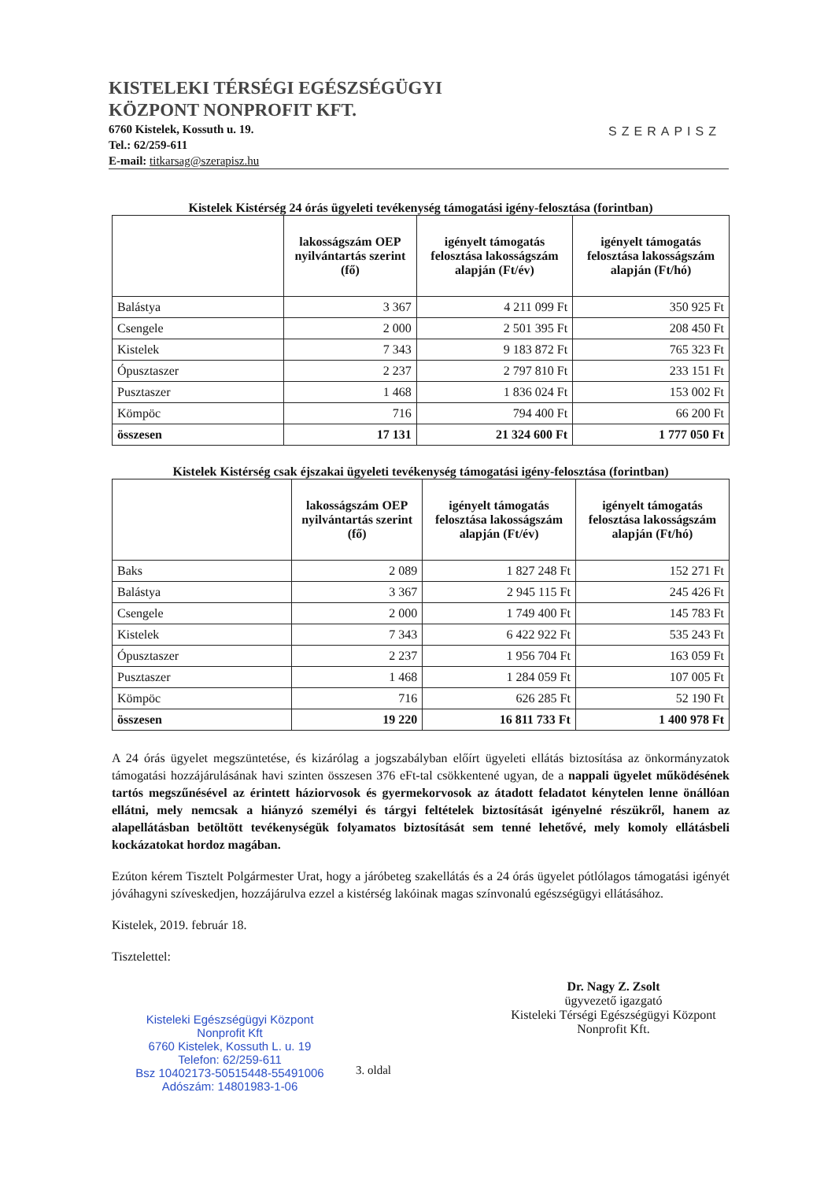KISTELEKI TÉRSÉGI EGÉSZSÉGÜGYI
KÖZPONT NONPROFIT KFT.
6760 Kistelek, Kossuth u. 19.
Tel.: 62/259-611
E-mail: titkarsag@szerapisz.hu
SZERAPISZ
Kistelek Kistérség 24 órás ügyeleti tevékenység támogatási igény-felosztása (forintban)
| | lakosságszám OEP nyilvántartás szerint (fő) | igényelt támogatás felosztása lakosságszám alapján (Ft/év) | igényelt támogatás felosztása lakosságszám alapján (Ft/hó) |
| --- | --- | --- | --- |
| Balástya | 3 367 | 4 211 099 Ft | 350 925 Ft |
| Csengele | 2 000 | 2 501 395 Ft | 208 450 Ft |
| Kistelek | 7 343 | 9 183 872 Ft | 765 323 Ft |
| Ópusztaszer | 2 237 | 2 797 810 Ft | 233 151 Ft |
| Pusztaszer | 1 468 | 1 836 024 Ft | 153 002 Ft |
| Kömpöc | 716 | 794 400 Ft | 66 200 Ft |
| összesen | 17 131 | 21 324 600 Ft | 1 777 050 Ft |
Kistelek Kistérség csak éjszakai ügyeleti tevékenység támogatási igény-felosztása (forintban)
| | lakosságszám OEP nyilvántartás szerint (fő) | igényelt támogatás felosztása lakosságszám alapján (Ft/év) | igényelt támogatás felosztása lakosságszám alapján (Ft/hó) |
| --- | --- | --- | --- |
| Baks | 2 089 | 1 827 248 Ft | 152 271 Ft |
| Balástya | 3 367 | 2 945 115 Ft | 245 426 Ft |
| Csengele | 2 000 | 1 749 400 Ft | 145 783 Ft |
| Kistelek | 7 343 | 6 422 922 Ft | 535 243 Ft |
| Ópusztaszer | 2 237 | 1 956 704 Ft | 163 059 Ft |
| Pusztaszer | 1 468 | 1 284 059 Ft | 107 005 Ft |
| Kömpöc | 716 | 626 285 Ft | 52 190 Ft |
| összesen | 19 220 | 16 811 733 Ft | 1 400 978 Ft |
A 24 órás ügyelet megszüntetése, és kizárólag a jogszabályban előírt ügyeleti ellátás biztosítása az önkormányzatok támogatási hozzájárulásának havi szinten összesen 376 eFt-tal csökkentené ugyan, de a nappali ügyelet működésének tartós megszűnésével az érintett háziorvosok és gyermekorvosok az átadott feladatot kénytelen lenne önállóan ellátni, mely nemcsak a hiányzó személyi és tárgyi feltételek biztosítását igényelné részükről, hanem az alapellátásban betöltött tevékenységük folyamatos biztosítását sem tenné lehetővé, mely komoly ellátásbeli kockázatokat hordoz magában.
Ezúton kérem Tisztelt Polgármester Urat, hogy a járóbeteg szakellátás és a 24 órás ügyelet pótlólagos támogatási igényét jóváhagyni szíveskedjen, hozzájárulva ezzel a kistérség lakóinak magas színvonalú egészségügyi ellátásához.
Kistelek, 2019. február 18.
Tisztelettel:
Dr. Nagy Z. Zsolt
ügyvezető igazgató
Kisteleki Térségi Egészségügyi Központ Nonprofit Kft.
Kisteleki Egészségügyi Központ
Nonprofit Kft
6760 Kistelek, Kossuth L. u. 19
Telefon: 62/259-611
Bsz 10402173-50515448-55491006
Adószám: 14801983-1-06
3. oldal